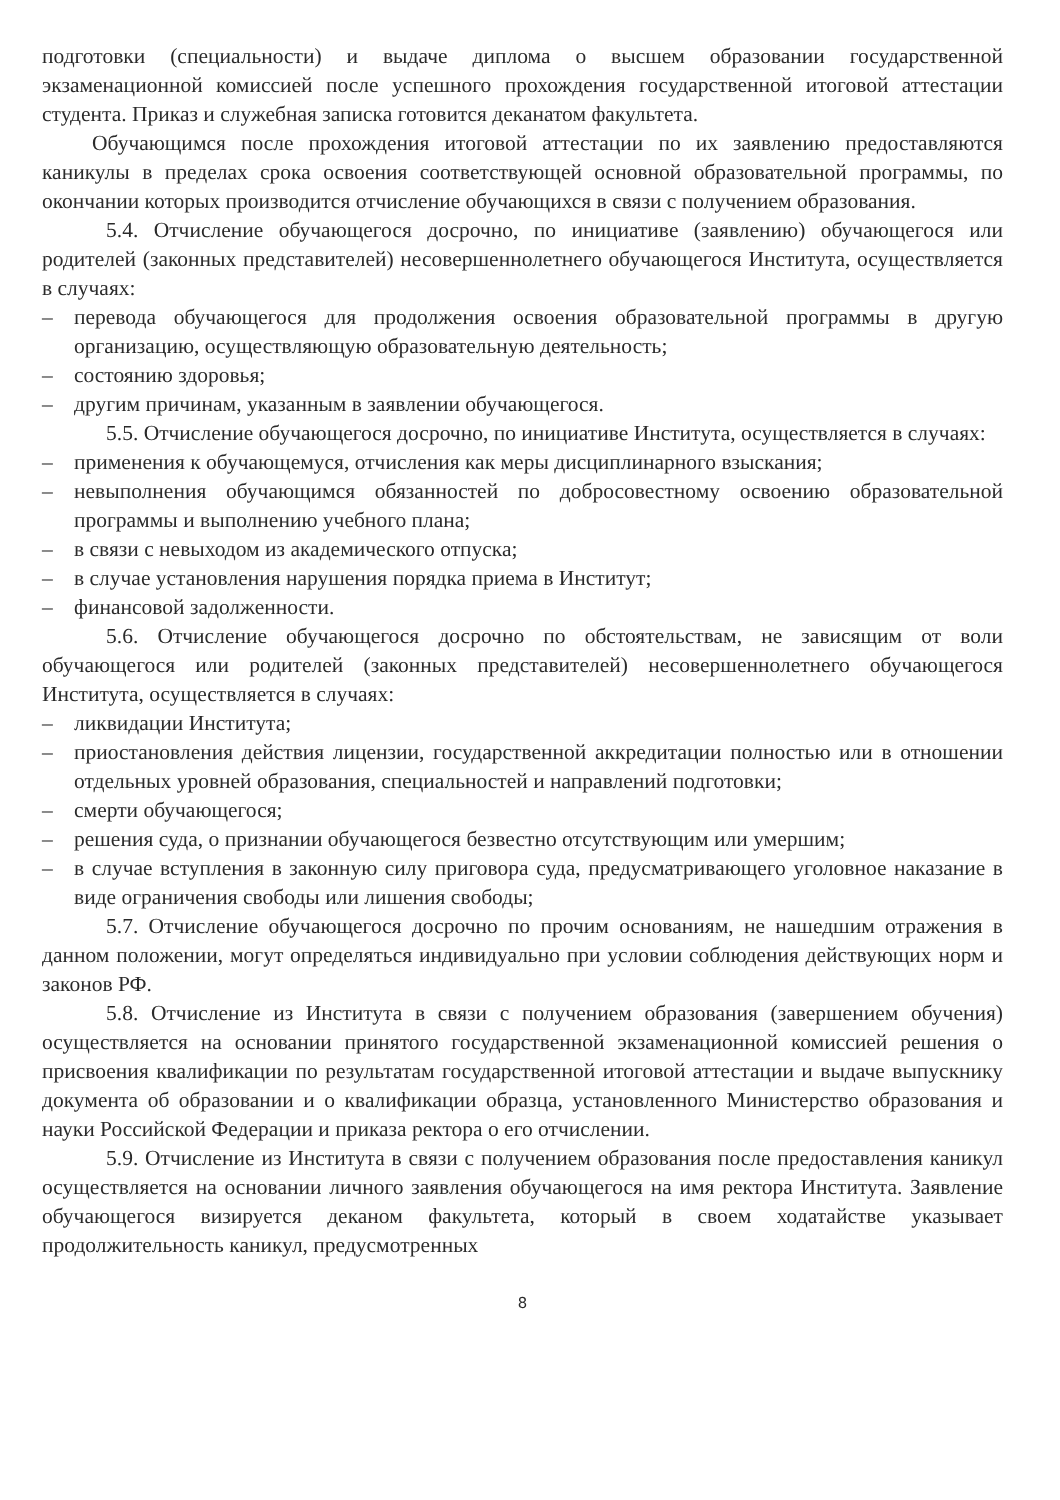подготовки (специальности) и выдаче диплома о высшем образовании государственной экзаменационной комиссией после успешного прохождения государственной итоговой аттестации студента. Приказ и служебная записка готовится деканатом факультета.
Обучающимся после прохождения итоговой аттестации по их заявлению предоставляются каникулы в пределах срока освоения соответствующей основной образовательной программы, по окончании которых производится отчисление обучающихся в связи с получением образования.
5.4. Отчисление обучающегося досрочно, по инициативе (заявлению) обучающегося или родителей (законных представителей) несовершеннолетнего обучающегося Института, осуществляется в случаях:
– перевода обучающегося для продолжения освоения образовательной программы в другую организацию, осуществляющую образовательную деятельность;
– состоянию здоровья;
– другим причинам, указанным в заявлении обучающегося.
5.5. Отчисление обучающегося досрочно, по инициативе Института, осуществляется в случаях:
– применения к обучающемуся, отчисления как меры дисциплинарного взыскания;
– невыполнения обучающимся обязанностей по добросовестному освоению образовательной программы и выполнению учебного плана;
– в связи с невыходом из академического отпуска;
– в случае установления нарушения порядка приема в Институт;
– финансовой задолженности.
5.6. Отчисление обучающегося досрочно по обстоятельствам, не зависящим от воли обучающегося или родителей (законных представителей) несовершеннолетнего обучающегося Института, осуществляется в случаях:
– ликвидации Института;
– приостановления действия лицензии, государственной аккредитации полностью или в отношении отдельных уровней образования, специальностей и направлений подготовки;
– смерти обучающегося;
– решения суда, о признании обучающегося безвестно отсутствующим или умершим;
– в случае вступления в законную силу приговора суда, предусматривающего уголовное наказание в виде ограничения свободы или лишения свободы;
5.7. Отчисление обучающегося досрочно по прочим основаниям, не нашедшим отражения в данном положении, могут определяться индивидуально при условии соблюдения действующих норм и законов РФ.
5.8. Отчисление из Института в связи с получением образования (завершением обучения) осуществляется на основании принятого государственной экзаменационной комиссией решения о присвоения квалификации по результатам государственной итоговой аттестации и выдаче выпускнику документа об образовании и о квалификации образца, установленного Министерство образования и науки Российской Федерации и приказа ректора о его отчислении.
5.9. Отчисление из Института в связи с получением образования после предоставления каникул осуществляется на основании личного заявления обучающегося на имя ректора Института. Заявление обучающегося визируется деканом факультета, который в своем ходатайстве указывает продолжительность каникул, предусмотренных
8